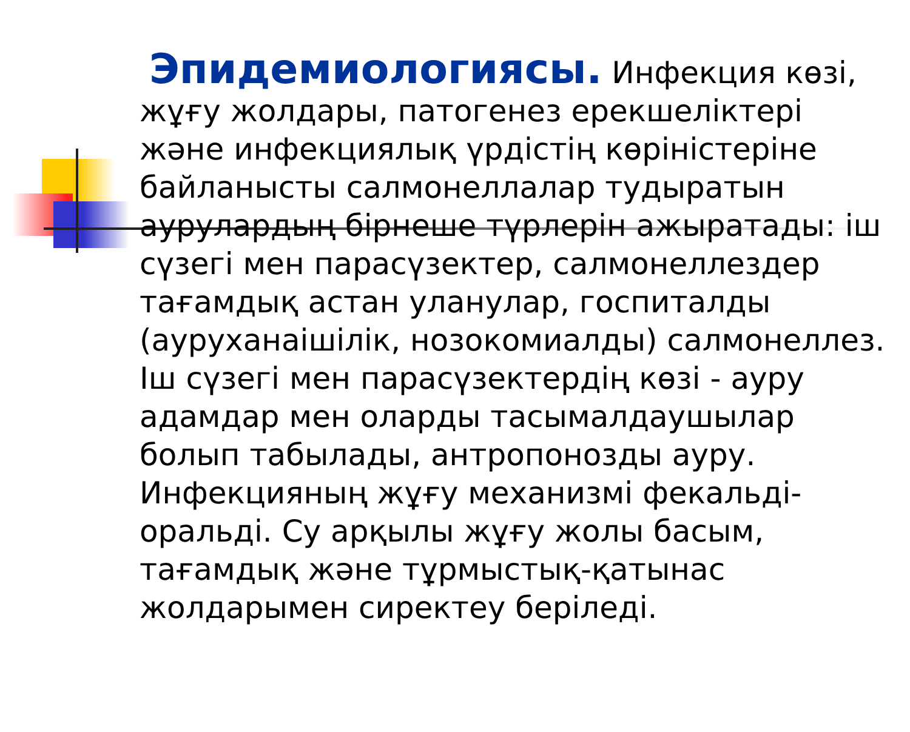Эпидемиологиясы. Инфекция көзі, жұғу жолдары, патогенез ерекшеліктері және инфекциялық үрдістің көріністеріне байланысты салмонеллалар тудыратын аурулардың бірнеше түрлерін ажыратады: іш сүзегі мен парасүзектер, салмонеллездер тағамдық астан уланулар, госпиталды (ауруханаішілік, нозокомиалды) салмонеллез. Іш сүзегі мен парасүзектердің көзі - ауру адамдар мен оларды тасымалдаушылар болып табылады, антропонозды ауру. Инфекцияның жұғу механизмі фекальді-оральді. Су арқылы жұғу жолы басым, тағамдық және тұрмыстық-қатынас жолдарымен сиректеу беріледі.